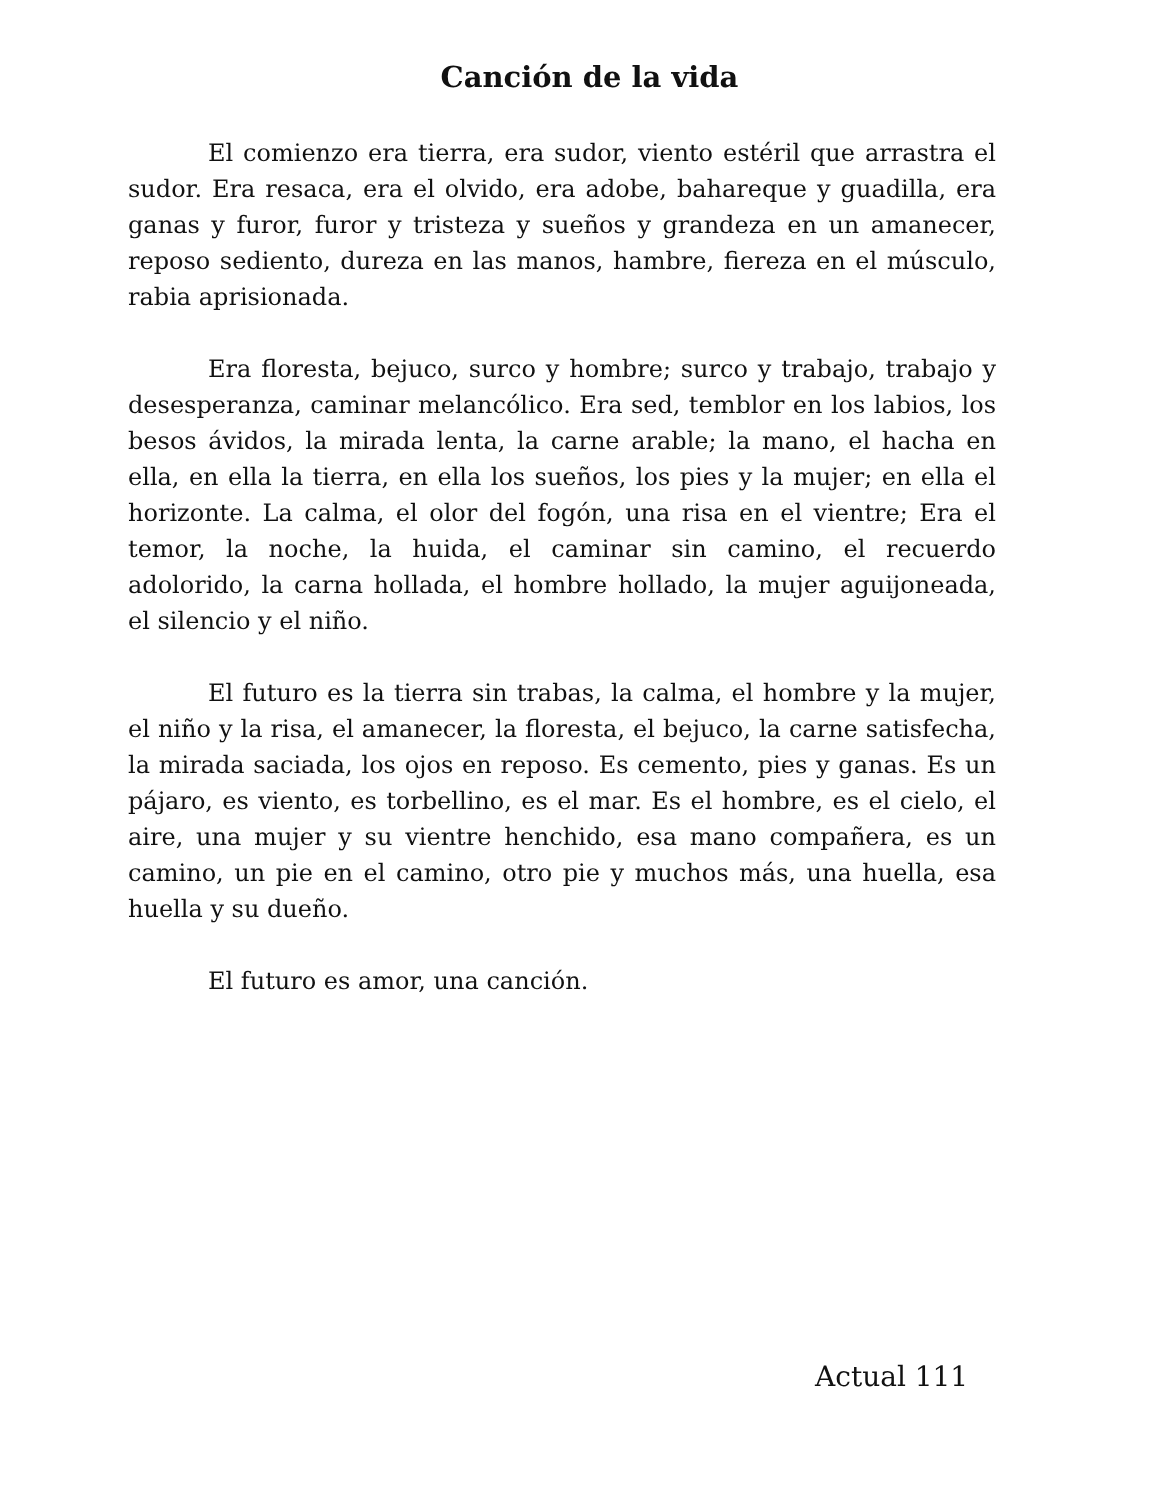Canción de la vida
El comienzo era tierra, era sudor, viento estéril que arrastra el sudor. Era resaca, era el olvido, era adobe, bahareque y guadilla, era ganas y furor, furor y tristeza y sueños y grandeza en un amanecer, reposo sediento, dureza en las manos, hambre, fiereza en el músculo, rabia aprisionada.
Era floresta, bejuco, surco y hombre; surco y trabajo, trabajo y desesperanza, caminar melancólico. Era sed, temblor en los labios, los besos ávidos, la mirada lenta, la carne arable; la mano, el hacha en ella, en ella la tierra, en ella los sueños, los pies y la mujer; en ella el horizonte. La calma, el olor del fogón, una risa en el vientre; Era el temor, la noche, la huida, el caminar sin camino, el recuerdo adolorido, la carna hollada, el hombre hollado, la mujer aguijoneada, el silencio y el niño.
El futuro es la tierra sin trabas, la calma, el hombre y la mujer, el niño y la risa, el amanecer, la floresta, el bejuco, la carne satisfecha, la mirada saciada, los ojos en reposo. Es cemento, pies y ganas. Es un pájaro, es viento, es torbellino, es el mar. Es el hombre, es el cielo, el aire, una mujer y su vientre henchido, esa mano compañera, es un camino, un pie en el camino, otro pie y muchos más, una huella, esa huella y su dueño.
El futuro es amor, una canción.
Actual 111